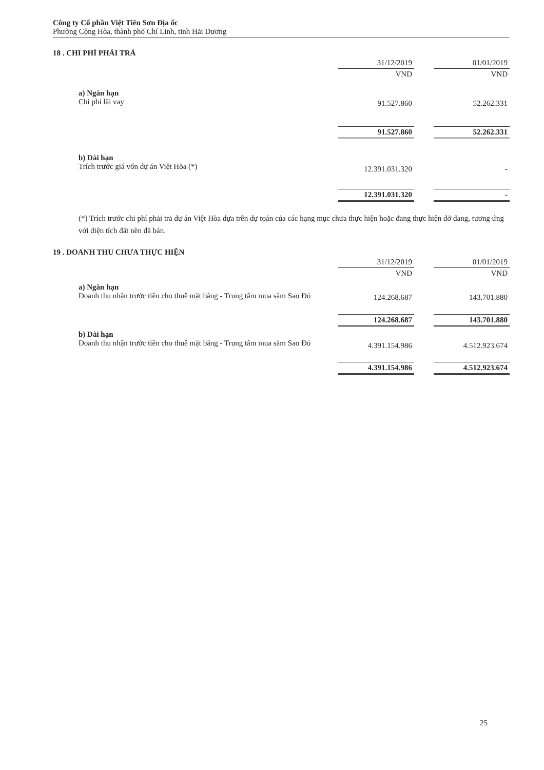Công ty Cổ phần Việt Tiên Sơn Địa ốc
Phường Cộng Hòa, thành phố Chí Linh, tỉnh Hải Dương
18 . CHI PHÍ PHẢI TRẢ
| | 31/12/2019 | | 01/01/2019 |
| | VND | | VND |
| a) Ngắn hạn Chi phí lãi vay | 91.527.860 | | 52.262.331 |
| | 91.527.860 | | 52.262.331 |
| b) Dài hạn Trích trước giá vốn dự án Việt Hòa (*) | 12.391.031.320 | | - |
| | 12.391.031.320 | | - |
(*) Trích trước chi phí phải trả dự án Việt Hòa dựa trên dự toán của các hạng mục chưa thực hiện hoặc đang thực hiện dở dang, tương ứng với diện tích đất nền đã bán.
19 . DOANH THU CHƯA THỰC HIỆN
| | 31/12/2019 | | 01/01/2019 |
| | VND | | VND |
| a) Ngắn hạn Doanh thu nhận trước tiền cho thuê mặt bằng - Trung tâm mua sắm Sao Đỏ | 124.268.687 | | 143.701.880 |
| | 124.268.687 | | 143.701.880 |
| b) Dài hạn Doanh thu nhận trước tiền cho thuê mặt bằng - Trung tâm mua sắm Sao Đỏ | 4.391.154.986 | | 4.512.923.674 |
| | 4.391.154.986 | | 4.512.923.674 |
25